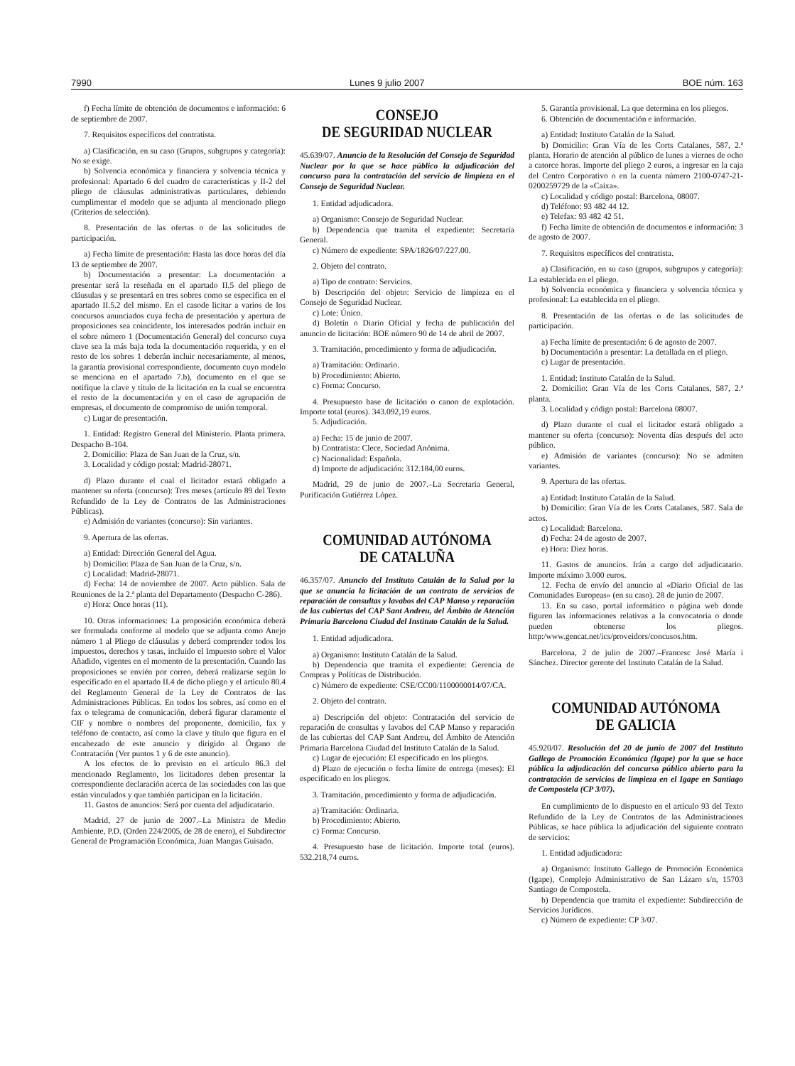7990 Lunes 9 julio 2007 BOE núm. 163
f) Fecha límite de obtención de documentos e información: 6 de septiembre de 2007.
7. Requisitos específicos del contratista.
a) Clasificación, en su caso (Grupos, subgrupos y categoría): No se exige.
b) Solvencia económica y financiera y solvencia técnica y profesional: Apartado 6 del cuadro de características y II-2 del pliego de cláusulas administrativas particulares, debiendo cumplimentar el modelo que se adjunta al mencionado pliego (Criterios de selección).
8. Presentación de las ofertas o de las solicitudes de participación.
a) Fecha límite de presentación: Hasta las doce horas del día 13 de septiembre de 2007.
b) Documentación a presentar: La documentación a presentar será la reseñada en el apartado II.5 del pliego de cláusulas y se presentará en tres sobres como se especifica en el apartado II.5.2 del mismo. En el casode licitar a varios de los concursos anunciados cuya fecha de presentación y apertura de proposiciones sea coincidente, los interesados podrán incluir en el sobre número 1 (Documentación General) del concurso cuya clave sea la más baja toda la documentación requerida, y en el resto de los sobres 1 deberán incluir necesariamente, al menos, la garantía provisional correspondiente, documento cuyo modelo se menciona en el apartado 7.b), documento en el que se notifique la clave y título de la licitación en la cual se encuentra el resto de la documentación y en el caso de agrupación de empresas, el documento de compromiso de unión temporal.
c) Lugar de presentación.
1. Entidad: Registro General del Ministerio. Planta primera. Despacho B-104.
2. Domicilio: Plaza de San Juan de la Cruz, s/n.
3. Localidad y código postal: Madrid-28071.
d) Plazo durante el cual el licitador estará obligado a mantener su oferta (concurso): Tres meses (artículo 89 del Texto Refundido de la Ley de Contratos de las Administraciones Públicas).
e) Admisión de variantes (concurso): Sin variantes.
9. Apertura de las ofertas.
a) Entidad: Dirección General del Agua.
b) Domicilio: Plaza de San Juan de la Cruz, s/n.
c) Localidad: Madrid-28071.
d) Fecha: 14 de noviembre de 2007. Acto público. Sala de Reuniones de la 2.ª planta del Departamento (Despacho C-286).
e) Hora: Once horas (11).
10. Otras informaciones: La proposición económica deberá ser formulada conforme al modelo que se adjunta como Anejo número 1 al Pliego de cláusulas y deberá comprender todos los impuestos, derechos y tasas, incluido el Impuesto sobre el Valor Añadido, vigentes en el momento de la presentación. Cuando las proposiciones se envién por correo, deberá realizarse según lo especificado en el apartado II.4 de dicho pliego y el artículo 80.4 del Reglamento General de la Ley de Contratos de las Administraciones Públicas. En todos los sobres, así como en el fax o telegrama de comunicación, deberá figurar claramente el CIF y nombre o nombres del proponente, domicilio, fax y teléfono de contacto, así como la clave y título que figura en el encabezado de este anuncio y dirigido al Órgano de Contratación (Ver puntos 1 y 6 de este anuncio).
A los efectos de lo previsto en el artículo 86.3 del mencionado Reglamento, los licitadores deben presentar la correspondiente declaración acerca de las sociedades con las que están vinculados y que también participan en la licitación.
11. Gastos de anuncios: Será por cuenta del adjudicatario.
Madrid, 27 de junio de 2007.–La Ministra de Medio Ambiente, P.D. (Orden 224/2005, de 28 de enero), el Subdirector General de Programación Económica, Juan Mangas Guisado.
CONSEJO
DE SEGURIDAD NUCLEAR
45.639/07. Anuncio de la Resolución del Consejo de Seguridad Nuclear por la que se hace público la adjudicación del concurso para la contratación del servicio de limpieza en el Consejo de Seguridad Nuclear.
1. Entidad adjudicadora.
a) Organismo: Consejo de Seguridad Nuclear.
b) Dependencia que tramita el expediente: Secretaría General.
c) Número de expediente: SPA/1826/07/227.00.
2. Objeto del contrato.
a) Tipo de contrato: Servicios.
b) Descripción del objeto: Servicio de limpieza en el Consejo de Seguridad Nuclear.
c) Lote: Único.
d) Boletín o Diario Oficial y fecha de publicación del anuncio de licitación: BOE número 90 de 14 de abril de 2007.
3. Tramitación, procedimiento y forma de adjudicación.
a) Tramitación: Ordinario.
b) Procedimiento: Abierto.
c) Forma: Concurso.
4. Presupuesto base de licitación o canon de explotación. Importe total (euros). 343.092,19 euros.
5. Adjudicación.
a) Fecha: 15 de junio de 2007.
b) Contratista: Clece, Sociedad Anónima.
c) Nacionalidad: Española.
d) Importe de adjudicación: 312.184,00 euros.
Madrid, 29 de junio de 2007.–La Secretaria General, Purificación Gutiérrez López.
COMUNIDAD AUTÓNOMA
DE CATALUÑA
46.357/07. Anuncio del Instituto Catalán de la Salud por la que se anuncia la licitación de un contrato de servicios de reparación de consultas y lavabos del CAP Manso y reparación de las cubiertas del CAP Sant Andreu, del Ámbito de Atención Primaria Barcelona Ciudad del Instituto Catalán de la Salud.
1. Entidad adjudicadora.
a) Organismo: Instituto Catalán de la Salud.
b) Dependencia que tramita el expediente: Gerencia de Compras y Políticas de Distribución.
c) Número de expediente: CSE/CC00/1100000014/07/CA.
2. Objeto del contrato.
a) Descripción del objeto: Contratación del servicio de reparación de consultas y lavabos del CAP Manso y reparación de las cubiertas del CAP Sant Andreu, del Ámbito de Atención Primaria Barcelona Ciudad del Instituto Catalán de la Salud.
c) Lugar de ejecución: El especificado en los pliegos.
d) Plazo de ejecución o fecha límite de entrega (meses): El especificado en los pliegos.
3. Tramitación, procedimiento y forma de adjudicación.
a) Tramitación: Ordinaria.
b) Procedimiento: Abierto.
c) Forma: Concurso.
4. Presupuesto base de licitación. Importe total (euros). 532.218,74 euros.
5. Garantía provisional. La que determina en los pliegos.
6. Obtención de documentación e información.
a) Entidad: Instituto Catalán de la Salud.
b) Domicilio: Gran Vía de les Corts Catalanes, 587, 2.ª planta. Horario de atención al público de lunes a viernes de ocho a catorce horas. Importe del pliego 2 euros, a ingresar en la caja del Centro Corporativo o en la cuenta número 2100-0747-21-0200259729 de la «Caixa».
c) Localidad y código postal: Barcelona, 08007.
d) Teléfono: 93 482 44 12.
e) Telefax: 93 482 42 51.
f) Fecha límite de obtención de documentos e información: 3 de agosto de 2007.
7. Requisitos específicos del contratista.
a) Clasificación, en su caso (grupos, subgrupos y categoría): La establecida en el pliego.
b) Solvencia económica y financiera y solvencia técnica y profesional: La establecida en el pliego.
8. Presentación de las ofertas o de las solicitudes de participación.
a) Fecha límite de presentación: 6 de agosto de 2007.
b) Documentación a presentar: La detallada en el pliego.
c) Lugar de presentación.
1. Entidad: Instituto Catalán de la Salud.
2. Domicilio: Gran Vía de les Corts Catalanes, 587, 2.ª planta.
3. Localidad y código postal: Barcelona 08007.
d) Plazo durante el cual el licitador estará obligado a mantener su oferta (concurso): Noventa días después del acto público.
e) Admisión de variantes (concurso): No se admiten variantes.
9. Apertura de las ofertas.
a) Entidad: Instituto Catalán de la Salud.
b) Domicilio: Gran Vía de les Corts Catalanes, 587. Sala de actos.
c) Localidad: Barcelona.
d) Fecha: 24 de agosto de 2007.
e) Hora: Diez horas.
11. Gastos de anuncios. Irán a cargo del adjudicatario. Importe máximo 3.000 euros.
12. Fecha de envío del anuncio al «Diario Oficial de las Comunidades Europeas» (en su caso). 28 de junio de 2007.
13. En su caso, portal informático o página web donde figuren las informaciones relativas a la convocatoria o donde pueden obtenerse los pliegos. http:/www.gencat.net/ics/proveidors/concusos.htm.
Barcelona, 2 de julio de 2007.–Francesc José María i Sánchez. Director gerente del Instituto Catalán de la Salud.
COMUNIDAD AUTÓNOMA
DE GALICIA
45.920/07. Resolución del 20 de junio de 2007 del Instituto Gallego de Promoción Económica (Igape) por la que se hace pública la adjudicación del concurso público abierto para la contratación de servicios de limpieza en el Igape en Santiago de Compostela (CP 3/07).
En cumplimiento de lo dispuesto en el artículo 93 del Texto Refundido de la Ley de Contratos de las Administraciones Públicas, se hace pública la adjudicación del siguiente contrato de servicios:
1. Entidad adjudicadora:
a) Organismo: Instituto Gallego de Promoción Económica (Igape), Complejo Administrativo de San Lázaro s/n, 15703 Santiago de Compostela.
b) Dependencia que tramita el expediente: Subdirección de Servicios Jurídicos.
c) Número de expediente: CP 3/07.